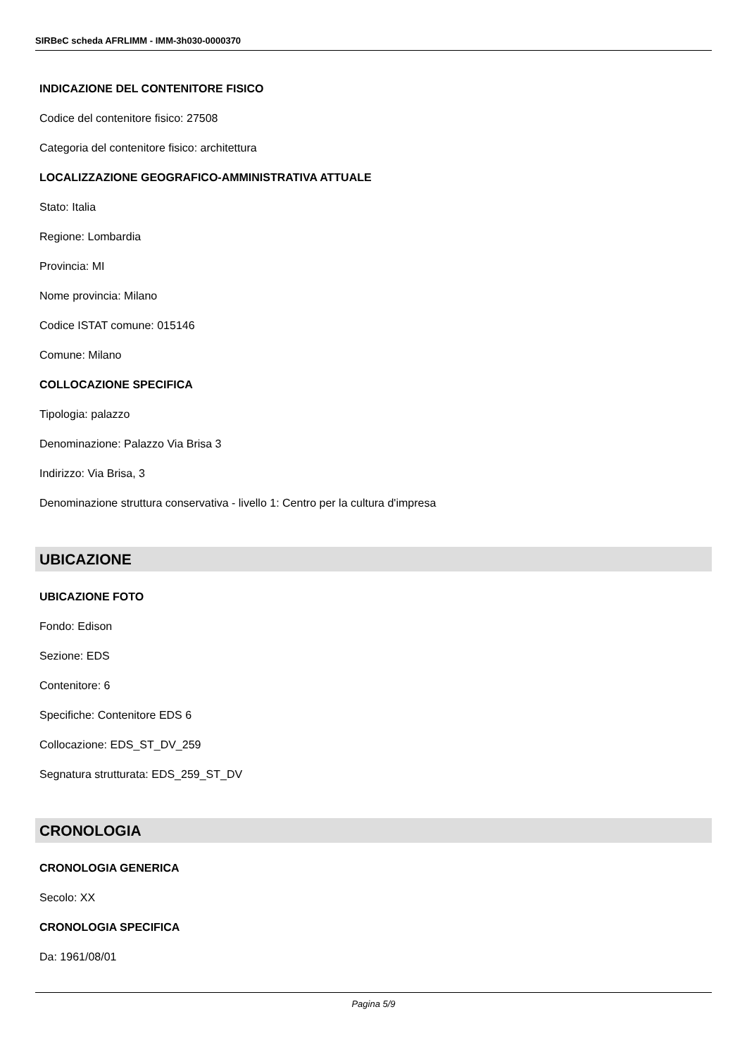SIRBeC scheda AFRLIMM - IMM-3h030-0000370
INDICAZIONE DEL CONTENITORE FISICO
Codice del contenitore fisico: 27508
Categoria del contenitore fisico: architettura
LOCALIZZAZIONE GEOGRAFICO-AMMINISTRATIVA ATTUALE
Stato: Italia
Regione: Lombardia
Provincia: MI
Nome provincia: Milano
Codice ISTAT comune: 015146
Comune: Milano
COLLOCAZIONE SPECIFICA
Tipologia: palazzo
Denominazione: Palazzo Via Brisa 3
Indirizzo: Via Brisa, 3
Denominazione struttura conservativa - livello 1: Centro per la cultura d'impresa
UBICAZIONE
UBICAZIONE FOTO
Fondo: Edison
Sezione: EDS
Contenitore: 6
Specifiche: Contenitore EDS 6
Collocazione: EDS_ST_DV_259
Segnatura strutturata: EDS_259_ST_DV
CRONOLOGIA
CRONOLOGIA GENERICA
Secolo: XX
CRONOLOGIA SPECIFICA
Da: 1961/08/01
Pagina 5/9